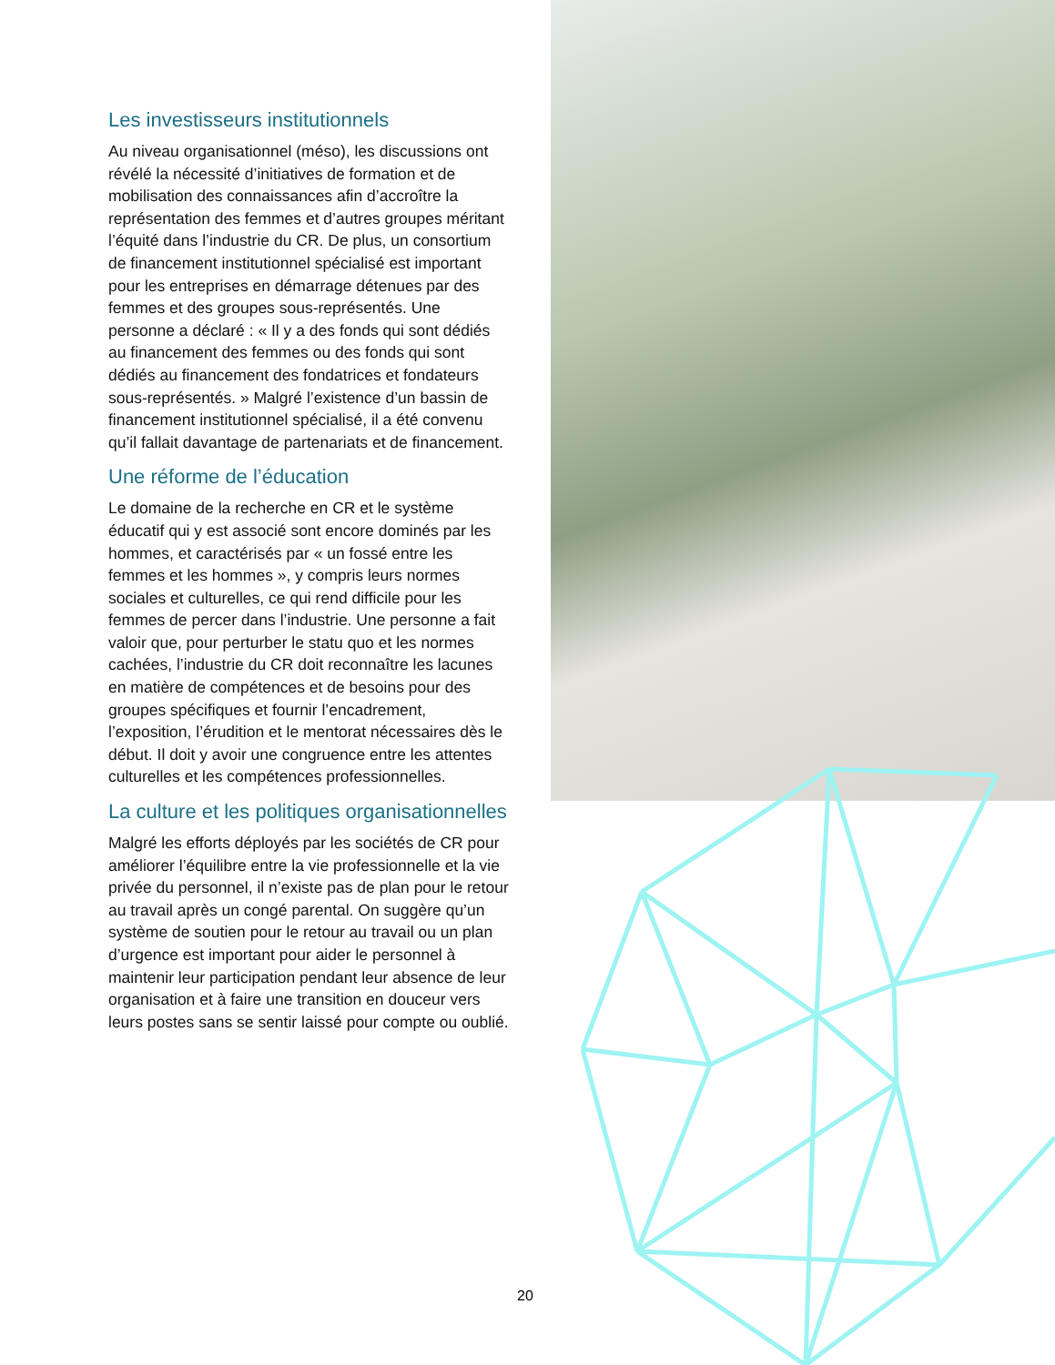Les investisseurs institutionnels
Au niveau organisationnel (méso), les discussions ont révélé la nécessité d’initiatives de formation et de mobilisation des connaissances afin d’accroître la représentation des femmes et d’autres groupes méritant l’équité dans l’industrie du CR. De plus, un consortium de financement institutionnel spécialisé est important pour les entreprises en démarrage détenues par des femmes et des groupes sous-représentés. Une personne a déclaré : « Il y a des fonds qui sont dédiés au financement des femmes ou des fonds qui sont dédiés au financement des fondatrices et fondateurs sous-représentés. » Malgré l’existence d’un bassin de financement institutionnel spécialisé, il a été convenu qu’il fallait davantage de partenariats et de financement.
Une réforme de l’éducation
Le domaine de la recherche en CR et le système éducatif qui y est associé sont encore dominés par les hommes, et caractérisés par « un fossé entre les femmes et les hommes », y compris leurs normes sociales et culturelles, ce qui rend difficile pour les femmes de percer dans l’industrie. Une personne a fait valoir que, pour perturber le statu quo et les normes cachées, l’industrie du CR doit reconnaître les lacunes en matière de compétences et de besoins pour des groupes spécifiques et fournir l’encadrement, l’exposition, l’érudition et le mentorat nécessaires dès le début. Il doit y avoir une congruence entre les attentes culturelles et les compétences professionnelles.
La culture et les politiques organisationnelles
Malgré les efforts déployés par les sociétés de CR pour améliorer l’équilibre entre la vie professionnelle et la vie privée du personnel, il n’existe pas de plan pour le retour au travail après un congé parental. On suggère qu’un système de soutien pour le retour au travail ou un plan d’urgence est important pour aider le personnel à maintenir leur participation pendant leur absence de leur organisation et à faire une transition en douceur vers leurs postes sans se sentir laissé pour compte ou oublié.
20